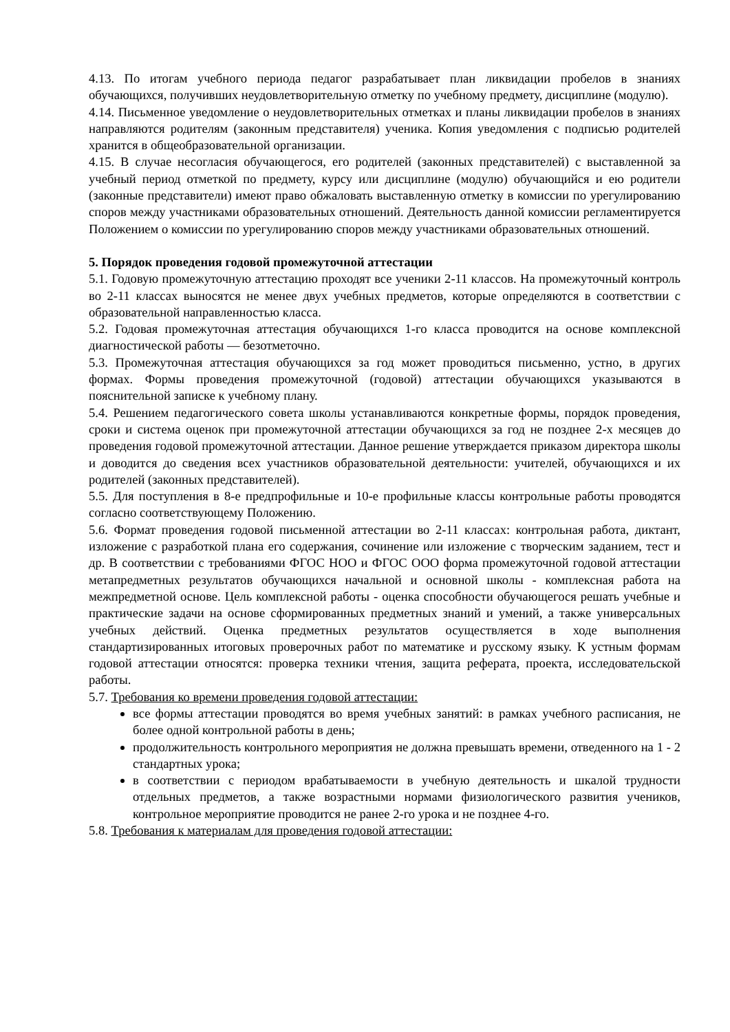4.13. По итогам учебного периода педагог разрабатывает план ликвидации пробелов в знаниях обучающихся, получивших неудовлетворительную отметку по учебному предмету, дисциплине (модулю).
4.14. Письменное уведомление о неудовлетворительных отметках и планы ликвидации пробелов в знаниях направляются родителям (законным представителя) ученика. Копия уведомления с подписью родителей хранится в общеобразовательной организации.
4.15. В случае несогласия обучающегося, его родителей (законных представителей) с выставленной за учебный период отметкой по предмету, курсу или дисциплине (модулю) обучающийся и ею родители (законные представители) имеют право обжаловать выставленную отметку в комиссии по урегулированию споров между участниками образовательных отношений. Деятельность данной комиссии регламентируется Положением о комиссии по урегулированию споров между участниками образовательных отношений.
5. Порядок проведения годовой промежуточной аттестации
5.1. Годовую промежуточную аттестацию проходят все ученики 2-11 классов. На промежуточный контроль во 2-11 классах выносятся не менее двух учебных предметов, которые определяются в соответствии с образовательной направленностью класса.
5.2. Годовая промежуточная аттестация обучающихся 1-го класса проводится на основе комплексной диагностической работы — безотметочно.
5.3. Промежуточная аттестация обучающихся за год может проводиться письменно, устно, в других формах. Формы проведения промежуточной (годовой) аттестации обучающихся указываются в пояснительной записке к учебному плану.
5.4. Решением педагогического совета школы устанавливаются конкретные формы, порядок проведения, сроки и система оценок при промежуточной аттестации обучающихся за год не позднее 2-х месяцев до проведения годовой промежуточной аттестации. Данное решение утверждается приказом директора школы и доводится до сведения всех участников образовательной деятельности: учителей, обучающихся и их родителей (законных представителей).
5.5. Для поступления в 8-е предпрофильные и 10-е профильные классы контрольные работы проводятся согласно соответствующему Положению.
5.6. Формат проведения годовой письменной аттестации во 2-11 классах: контрольная работа, диктант, изложение с разработкой плана его содержания, сочинение или изложение с творческим заданием, тест и др. В соответствии с требованиями ФГОС НОО и ФГОС ООО форма промежуточной годовой аттестации метапредметных результатов обучающихся начальной и основной школы - комплексная работа на межпредметной основе. Цель комплексной работы - оценка способности обучающегося решать учебные и практические задачи на основе сформированных предметных знаний и умений, а также универсальных учебных действий. Оценка предметных результатов осуществляется в ходе выполнения стандартизированных итоговых проверочных работ по математике и русскому языку. К устным формам годовой аттестации относятся: проверка техники чтения, защита реферата, проекта, исследовательской работы.
5.7. Требования ко времени проведения годовой аттестации:
все формы аттестации проводятся во время учебных занятий: в рамках учебного расписания, не более одной контрольной работы в день;
продолжительность контрольного мероприятия не должна превышать времени, отведенного на 1 - 2 стандартных урока;
в соответствии с периодом врабатываемости в учебную деятельность и шкалой трудности отдельных предметов, а также возрастными нормами физиологического развития учеников, контрольное мероприятие проводится не ранее 2-го урока и не позднее 4-го.
5.8. Требования к материалам для проведения годовой аттестации: